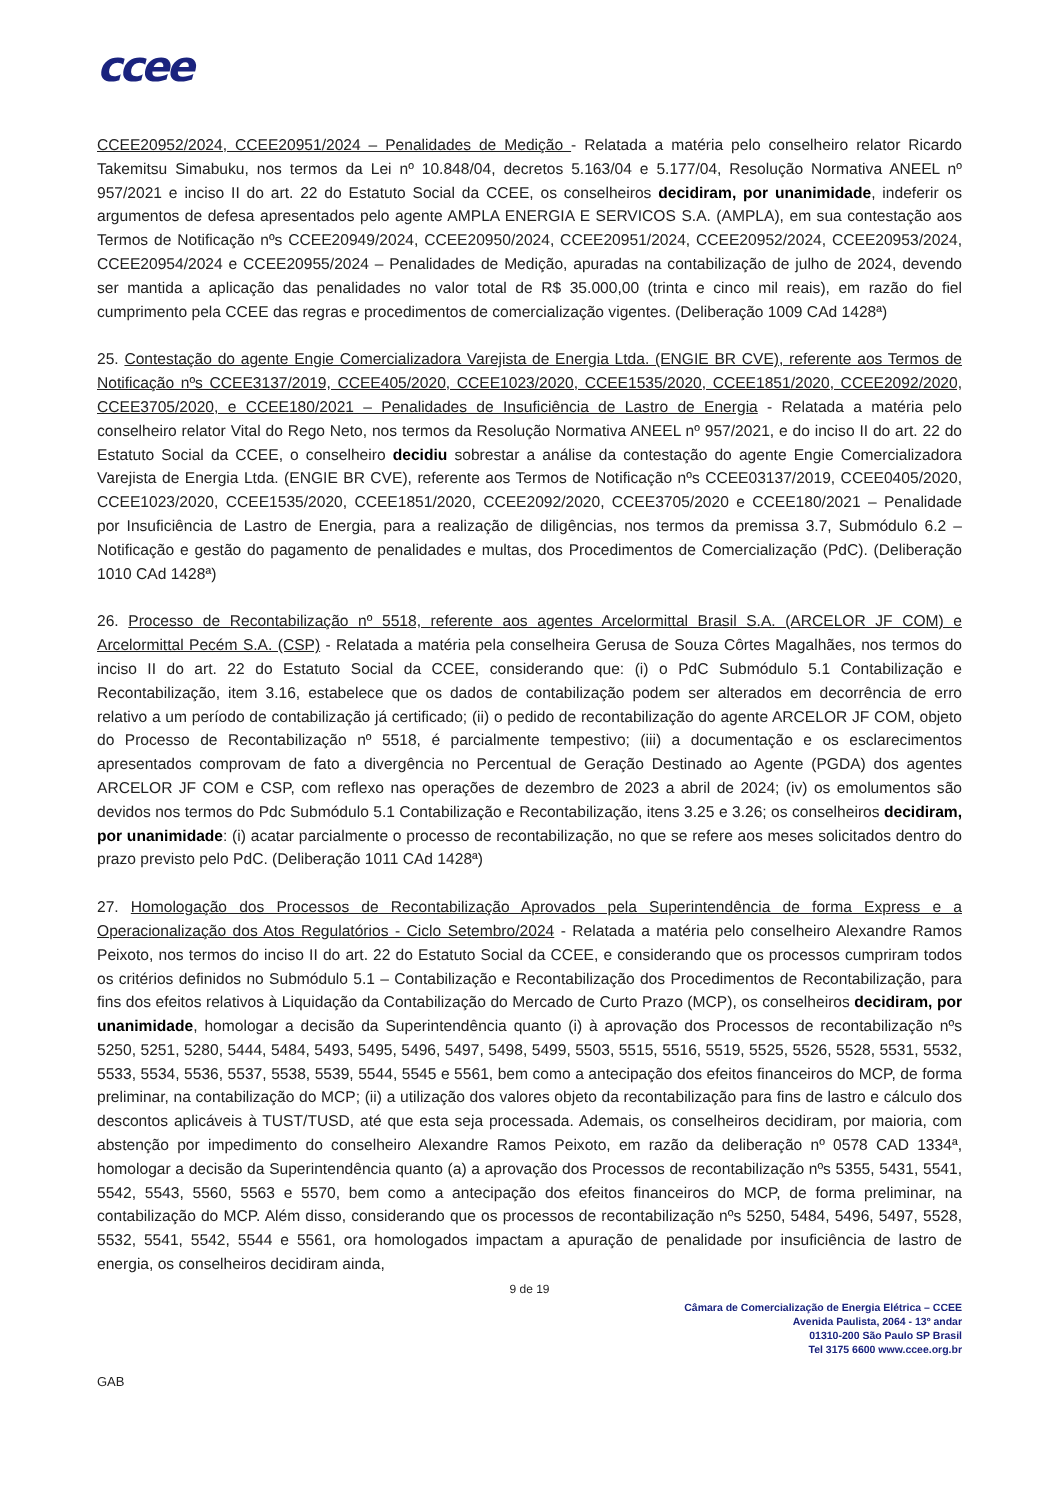ccee
CCEE20952/2024, CCEE20951/2024 – Penalidades de Medição - Relatada a matéria pelo conselheiro relator Ricardo Takemitsu Simabuku, nos termos da Lei nº 10.848/04, decretos 5.163/04 e 5.177/04, Resolução Normativa ANEEL nº 957/2021 e inciso II do art. 22 do Estatuto Social da CCEE, os conselheiros decidiram, por unanimidade, indeferir os argumentos de defesa apresentados pelo agente AMPLA ENERGIA E SERVICOS S.A. (AMPLA), em sua contestação aos Termos de Notificação nºs CCEE20949/2024, CCEE20950/2024, CCEE20951/2024, CCEE20952/2024, CCEE20953/2024, CCEE20954/2024 e CCEE20955/2024 – Penalidades de Medição, apuradas na contabilização de julho de 2024, devendo ser mantida a aplicação das penalidades no valor total de R$ 35.000,00 (trinta e cinco mil reais), em razão do fiel cumprimento pela CCEE das regras e procedimentos de comercialização vigentes. (Deliberação 1009 CAd 1428ª)
25. Contestação do agente Engie Comercializadora Varejista de Energia Ltda. (ENGIE BR CVE), referente aos Termos de Notificação nºs CCEE3137/2019, CCEE405/2020, CCEE1023/2020, CCEE1535/2020, CCEE1851/2020, CCEE2092/2020, CCEE3705/2020, e CCEE180/2021 – Penalidades de Insuficiência de Lastro de Energia - Relatada a matéria pelo conselheiro relator Vital do Rego Neto, nos termos da Resolução Normativa ANEEL nº 957/2021, e do inciso II do art. 22 do Estatuto Social da CCEE, o conselheiro decidiu sobrestar a análise da contestação do agente Engie Comercializadora Varejista de Energia Ltda. (ENGIE BR CVE), referente aos Termos de Notificação nºs CCEE03137/2019, CCEE0405/2020, CCEE1023/2020, CCEE1535/2020, CCEE1851/2020, CCEE2092/2020, CCEE3705/2020 e CCEE180/2021 – Penalidade por Insuficiência de Lastro de Energia, para a realização de diligências, nos termos da premissa 3.7, Submódulo 6.2 – Notificação e gestão do pagamento de penalidades e multas, dos Procedimentos de Comercialização (PdC). (Deliberação 1010 CAd 1428ª)
26. Processo de Recontabilização nº 5518, referente aos agentes Arcelormittal Brasil S.A. (ARCELOR JF COM) e Arcelormittal Pecém S.A. (CSP) - Relatada a matéria pela conselheira Gerusa de Souza Côrtes Magalhães, nos termos do inciso II do art. 22 do Estatuto Social da CCEE, considerando que: (i) o PdC Submódulo 5.1 Contabilização e Recontabilização, item 3.16, estabelece que os dados de contabilização podem ser alterados em decorrência de erro relativo a um período de contabilização já certificado; (ii) o pedido de recontabilização do agente ARCELOR JF COM, objeto do Processo de Recontabilização nº 5518, é parcialmente tempestivo; (iii) a documentação e os esclarecimentos apresentados comprovam de fato a divergência no Percentual de Geração Destinado ao Agente (PGDA) dos agentes ARCELOR JF COM e CSP, com reflexo nas operações de dezembro de 2023 a abril de 2024; (iv) os emolumentos são devidos nos termos do Pdc Submódulo 5.1 Contabilização e Recontabilização, itens 3.25 e 3.26; os conselheiros decidiram, por unanimidade: (i) acatar parcialmente o processo de recontabilização, no que se refere aos meses solicitados dentro do prazo previsto pelo PdC. (Deliberação 1011 CAd 1428ª)
27. Homologação dos Processos de Recontabilização Aprovados pela Superintendência de forma Express e a Operacionalização dos Atos Regulatórios - Ciclo Setembro/2024 - Relatada a matéria pelo conselheiro Alexandre Ramos Peixoto, nos termos do inciso II do art. 22 do Estatuto Social da CCEE, e considerando que os processos cumpriram todos os critérios definidos no Submódulo 5.1 – Contabilização e Recontabilização dos Procedimentos de Recontabilização, para fins dos efeitos relativos à Liquidação da Contabilização do Mercado de Curto Prazo (MCP), os conselheiros decidiram, por unanimidade, homologar a decisão da Superintendência quanto (i) à aprovação dos Processos de recontabilização nºs 5250, 5251, 5280, 5444, 5484, 5493, 5495, 5496, 5497, 5498, 5499, 5503, 5515, 5516, 5519, 5525, 5526, 5528, 5531, 5532, 5533, 5534, 5536, 5537, 5538, 5539, 5544, 5545 e 5561, bem como a antecipação dos efeitos financeiros do MCP, de forma preliminar, na contabilização do MCP; (ii) a utilização dos valores objeto da recontabilização para fins de lastro e cálculo dos descontos aplicáveis à TUST/TUSD, até que esta seja processada. Ademais, os conselheiros decidiram, por maioria, com abstenção por impedimento do conselheiro Alexandre Ramos Peixoto, em razão da deliberação nº 0578 CAD 1334ª, homologar a decisão da Superintendência quanto (a) a aprovação dos Processos de recontabilização nºs 5355, 5431, 5541, 5542, 5543, 5560, 5563 e 5570, bem como a antecipação dos efeitos financeiros do MCP, de forma preliminar, na contabilização do MCP. Além disso, considerando que os processos de recontabilização nºs 5250, 5484, 5496, 5497, 5528, 5532, 5541, 5542, 5544 e 5561, ora homologados impactam a apuração de penalidade por insuficiência de lastro de energia, os conselheiros decidiram ainda,
9 de 19
Câmara de Comercialização de Energia Elétrica – CCEE
Avenida Paulista, 2064 - 13º andar
01310-200 São Paulo SP Brasil
Tel 3175 6600 www.ccee.org.br
GAB